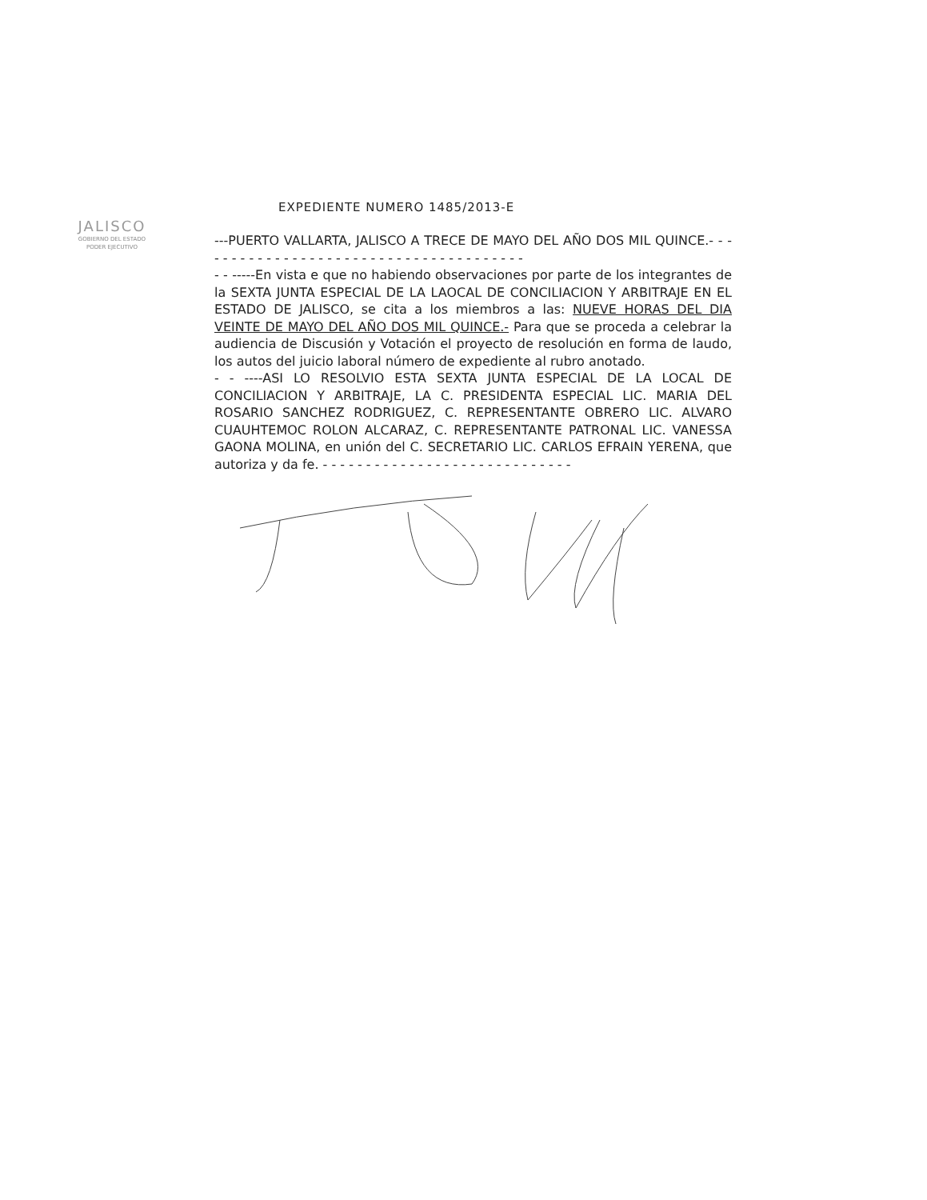JALISCO
GOBIERNO DEL ESTADO
PODER EJECUTIVO
EXPEDIENTE NUMERO 1485/2013-E
---PUERTO VALLARTA, JALISCO A TRECE DE MAYO DEL AÑO DOS MIL QUINCE.- - - - - - - - - - - - - - - - - - - - - - - - - - - - - - - - - - - - - - -
- - -----En vista e que no habiendo observaciones por parte de los integrantes de la SEXTA JUNTA ESPECIAL DE LA LAOCAL DE CONCILIACION Y ARBITRAJE EN EL ESTADO DE JALISCO, se cita a los miembros a las: NUEVE HORAS DEL DIA VEINTE DE MAYO DEL AÑO DOS MIL QUINCE.- Para que se proceda a celebrar la audiencia de Discusión y Votación el proyecto de resolución en forma de laudo, los autos del juicio laboral número de expediente al rubro anotado.
- - ----ASI LO RESOLVIO ESTA SEXTA JUNTA ESPECIAL DE LA LOCAL DE CONCILIACION Y ARBITRAJE, LA C. PRESIDENTA ESPECIAL LIC. MARIA DEL ROSARIO SANCHEZ RODRIGUEZ, C. REPRESENTANTE OBRERO LIC. ALVARO CUAUHTEMOC ROLON ALCARAZ, C. REPRESENTANTE PATRONAL LIC. VANESSA GAONA MOLINA, en unión del C. SECRETARIO LIC. CARLOS EFRAIN YERENA, que autoriza y da fe. - - - - - - - - - - - - - - - - - - - - - - - - - - - - -